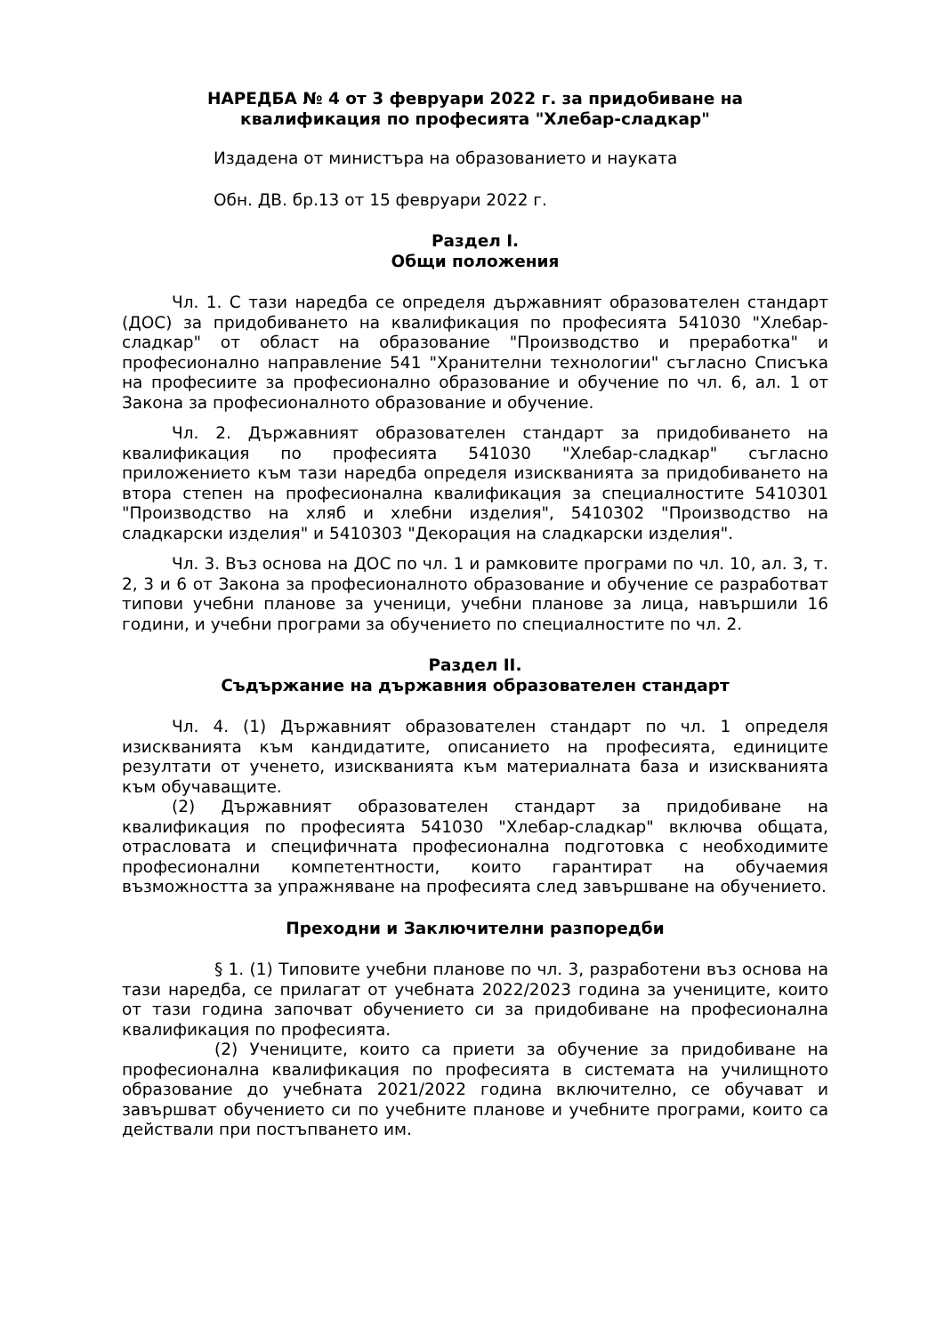НАРЕДБА № 4 от 3 февруари 2022 г. за придобиване на
квалификация по професията "Хлебар-сладкар"
Издадена от министъра на образованието и науката
Обн. ДВ. бр.13 от 15 февруари 2022 г.
Раздел I.
Общи положения
Чл. 1. С тази наредба се определя държавният образователен стандарт (ДОС) за придобиването на квалификация по професията 541030 "Хлебар-сладкар" от област на образование "Производство и преработка" и професионално направление 541 "Хранителни технологии" съгласно Списъка на професиите за професионално образование и обучение по чл. 6, ал. 1 от Закона за професионалното образование и обучение.
Чл. 2. Държавният образователен стандарт за придобиването на квалификация по професията 541030 "Хлебар-сладкар" съгласно приложението към тази наредба определя изискванията за придобиването на втора степен на професионална квалификация за специалностите 5410301 "Производство на хляб и хлебни изделия", 5410302 "Производство на сладкарски изделия" и 5410303 "Декорация на сладкарски изделия".
Чл. 3. Въз основа на ДОС по чл. 1 и рамковите програми по чл. 10, ал. 3, т. 2, 3 и 6 от Закона за професионалното образование и обучение се разработват типови учебни планове за ученици, учебни планове за лица, навършили 16 години, и учебни програми за обучението по специалностите по чл. 2.
Раздел II.
Съдържание на държавния образователен стандарт
Чл. 4. (1) Държавният образователен стандарт по чл. 1 определя изискванията към кандидатите, описанието на професията, единиците резултати от ученето, изискванията към материалната база и изискванията към обучаващите.
(2) Държавният образователен стандарт за придобиване на квалификация по професията 541030 "Хлебар-сладкар" включва общата, отрасловата и специфичната професионална подготовка с необходимите професионални компетентности, които гарантират на обучаемия възможността за упражняване на професията след завършване на обучението.
Преходни и Заключителни разпоредби
§ 1. (1) Типовите учебни планове по чл. 3, разработени въз основа на тази наредба, се прилагат от учебната 2022/2023 година за учениците, които от тази година започват обучението си за придобиване на професионална квалификация по професията.
(2) Учениците, които са приети за обучение за придобиване на професионална квалификация по професията в системата на училищното образование до учебната 2021/2022 година включително, се обучават и завършват обучението си по учебните планове и учебните програми, които са действали при постъпването им.